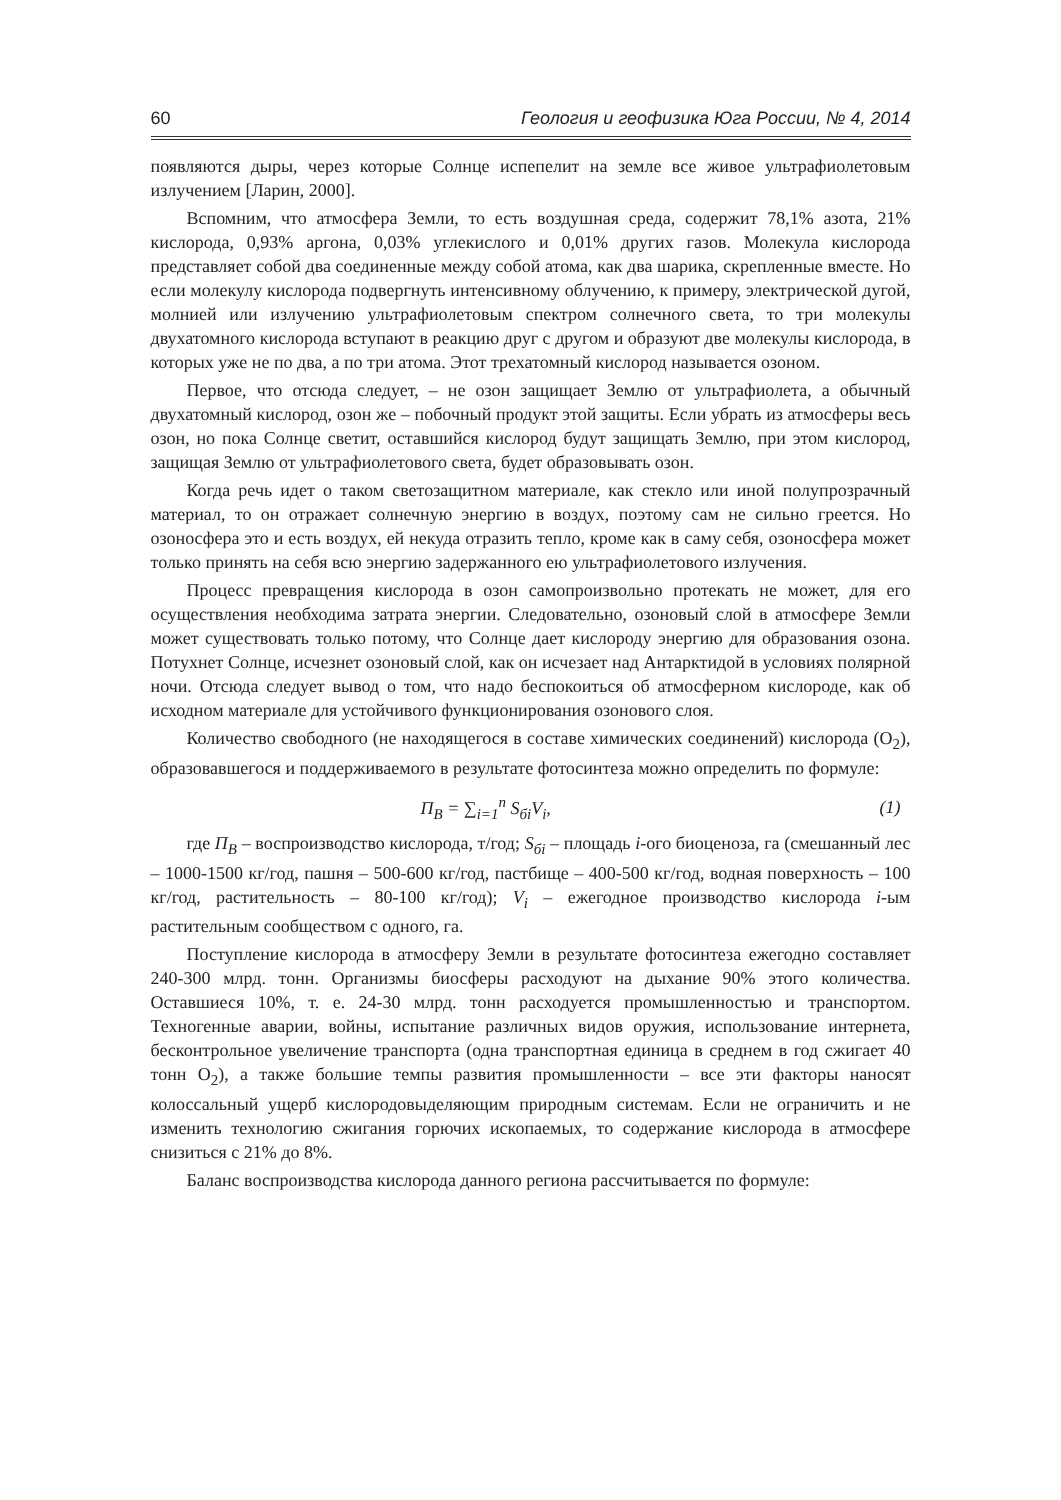60 Геология и геофизика Юга России, № 4, 2014
появляются дыры, через которые Солнце испепелит на земле все живое ультрафиолетовым излучением [Ларин, 2000].
Вспомним, что атмосфера Земли, то есть воздушная среда, содержит 78,1% азота, 21% кислорода, 0,93% аргона, 0,03% углекислого и 0,01% других газов. Молекула кислорода представляет собой два соединенные между собой атома, как два шарика, скрепленные вместе. Но если молекулу кислорода подвергнуть интенсивному облучению, к примеру, электрической дугой, молнией или излучению ультрафиолетовым спектром солнечного света, то три молекулы двухатомного кислорода вступают в реакцию друг с другом и образуют две молекулы кислорода, в которых уже не по два, а по три атома. Этот трехатомный кислород называется озоном.
Первое, что отсюда следует, – не озон защищает Землю от ультрафиолета, а обычный двухатомный кислород, озон же – побочный продукт этой защиты. Если убрать из атмосферы весь озон, но пока Солнце светит, оставшийся кислород будут защищать Землю, при этом кислород, защищая Землю от ультрафиолетового света, будет образовывать озон.
Когда речь идет о таком светозащитном материале, как стекло или иной полупрозрачный материал, то он отражает солнечную энергию в воздух, поэтому сам не сильно греется. Но озоносфера это и есть воздух, ей некуда отразить тепло, кроме как в саму себя, озоносфера может только принять на себя всю энергию задержанного ею ультрафиолетового излучения.
Процесс превращения кислорода в озон самопроизвольно протекать не может, для его осуществления необходима затрата энергии. Следовательно, озоновый слой в атмосфере Земли может существовать только потому, что Солнце дает кислороду энергию для образования озона. Потухнет Солнце, исчезнет озоновый слой, как он исчезает над Антарктидой в условиях полярной ночи. Отсюда следует вывод о том, что надо беспокоиться об атмосферном кислороде, как об исходном материале для устойчивого функционирования озонового слоя.
Количество свободного (не находящегося в составе химических соединений) кислорода (O<sub>2</sub>), образовавшегося и поддерживаемого в результате фотосинтеза можно определить по формуле:
П<sub>В</sub> = ∑<sub>i=1</sub><sup>n</sup> S<sub>бi</sub>V<sub>i</sub>, (1)
где П<sub>В</sub> – воспроизводство кислорода, т/год; S<sub>бi</sub> – площадь i-ого биоценоза, га (смешанный лес – 1000-1500 кг/год, пашня – 500-600 кг/год, пастбище – 400-500 кг/год, водная поверхность – 100 кг/год, растительность – 80-100 кг/год); V<sub>i</sub> – ежегодное производство кислорода i-ым растительным сообществом с одного, га.
Поступление кислорода в атмосферу Земли в результате фотосинтеза ежегодно составляет 240-300 млрд. тонн. Организмы биосферы расходуют на дыхание 90% этого количества. Оставшиеся 10%, т. е. 24-30 млрд. тонн расходуется промышленностью и транспортом. Техногенные аварии, войны, испытание различных видов оружия, использование интернета, бесконтрольное увеличение транспорта (одна транспортная единица в среднем в год сжигает 40 тонн O<sub>2</sub>), а также большие темпы развития промышленности – все эти факторы наносят колоссальный ущерб кислородовыделяющим природным системам. Если не ограничить и не изменить технологию сжигания горючих ископаемых, то содержание кислорода в атмосфере снизиться с 21% до 8%.
Баланс воспроизводства кислорода данного региона рассчитывается по формуле: